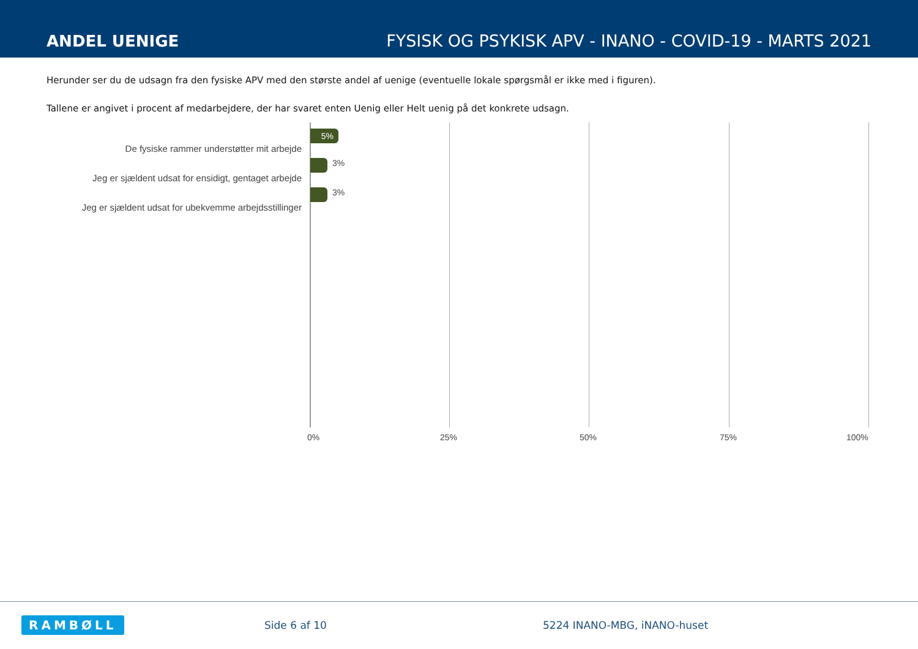ANDEL UENIGE
FYSISK OG PSYKISK APV - INANO - COVID-19 - MARTS 2021
Herunder ser du de udsagn fra den fysiske APV med den største andel af uenige (eventuelle lokale spørgsmål er ikke med i figuren).
Tallene er angivet i procent af medarbejdere, der har svaret enten Uenig eller Helt uenig på det konkrete udsagn.
De fysiske rammer understøtter mit arbejde
5%
Jeg er sjældent udsat for ensidigt, gentaget arbejde
3%
Jeg er sjældent udsat for ubekvemme arbejdsstillinger
3%
0% 25% 50% 75% 100%
RAMBØLL Side 6 af 10 5224 INANO-MBG, iNANO-huset